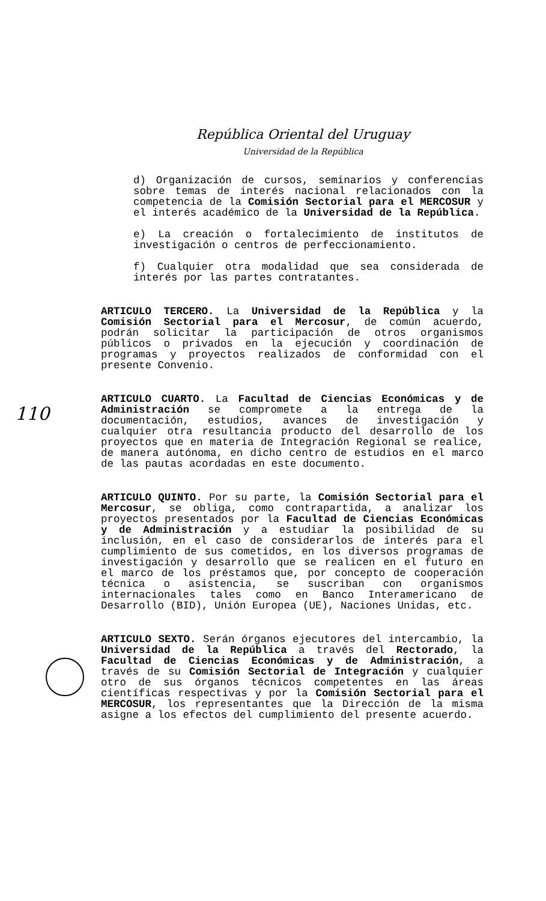República Oriental del Uruguay
Universidad de la República
d) Organización de cursos, seminarios y conferencias sobre temas de interés nacional relacionados con la competencia de la Comisión Sectorial para el MERCOSUR y el interés académico de la Universidad de la República.
e) La creación o fortalecimiento de institutos de investigación o centros de perfeccionamiento.
f) Cualquier otra modalidad que sea considerada de interés por las partes contratantes.
ARTICULO TERCERO. La Universidad de la República y la Comisión Sectorial para el Mercosur, de común acuerdo, podrán solicitar la participación de otros organismos públicos o privados en la ejecución y coordinación de programas y proyectos realizados de conformidad con el presente Convenio.
ARTICULO CUARTO. La Facultad de Ciencias Económicas y de Administración se compromete a la entrega de la documentación, estudios, avances de investigación y cualquier otra resultancia producto del desarrollo de los proyectos que en materia de Integración Regional se realice, de manera autónoma, en dicho centro de estudios en el marco de las pautas acordadas en este documento.
ARTICULO QUINTO. Por su parte, la Comisión Sectorial para el Mercosur, se obliga, como contrapartida, a analizar los proyectos presentados por la Facultad de Ciencias Económicas y de Administración y a estudiar la posibilidad de su inclusión, en el caso de considerarlos de interés para el cumplimiento de sus cometidos, en los diversos programas de investigación y desarrollo que se realicen en el futuro en el marco de los préstamos que, por concepto de cooperación técnica o asistencia, se suscriban con organismos internacionales tales como en Banco Interamericano de Desarrollo (BID), Unión Europea (UE), Naciones Unidas, etc.
ARTICULO SEXTO. Serán órganos ejecutores del intercambio, la Universidad de la República a través del Rectorado, la Facultad de Ciencias Económicas y de Administración, a través de su Comisión Sectorial de Integración y cualquier otro de sus órganos técnicos competentes en las áreas científicas respectivas y por la Comisión Sectorial para el MERCOSUR, los representantes que la Dirección de la misma asigne a los efectos del cumplimiento del presente acuerdo.
110